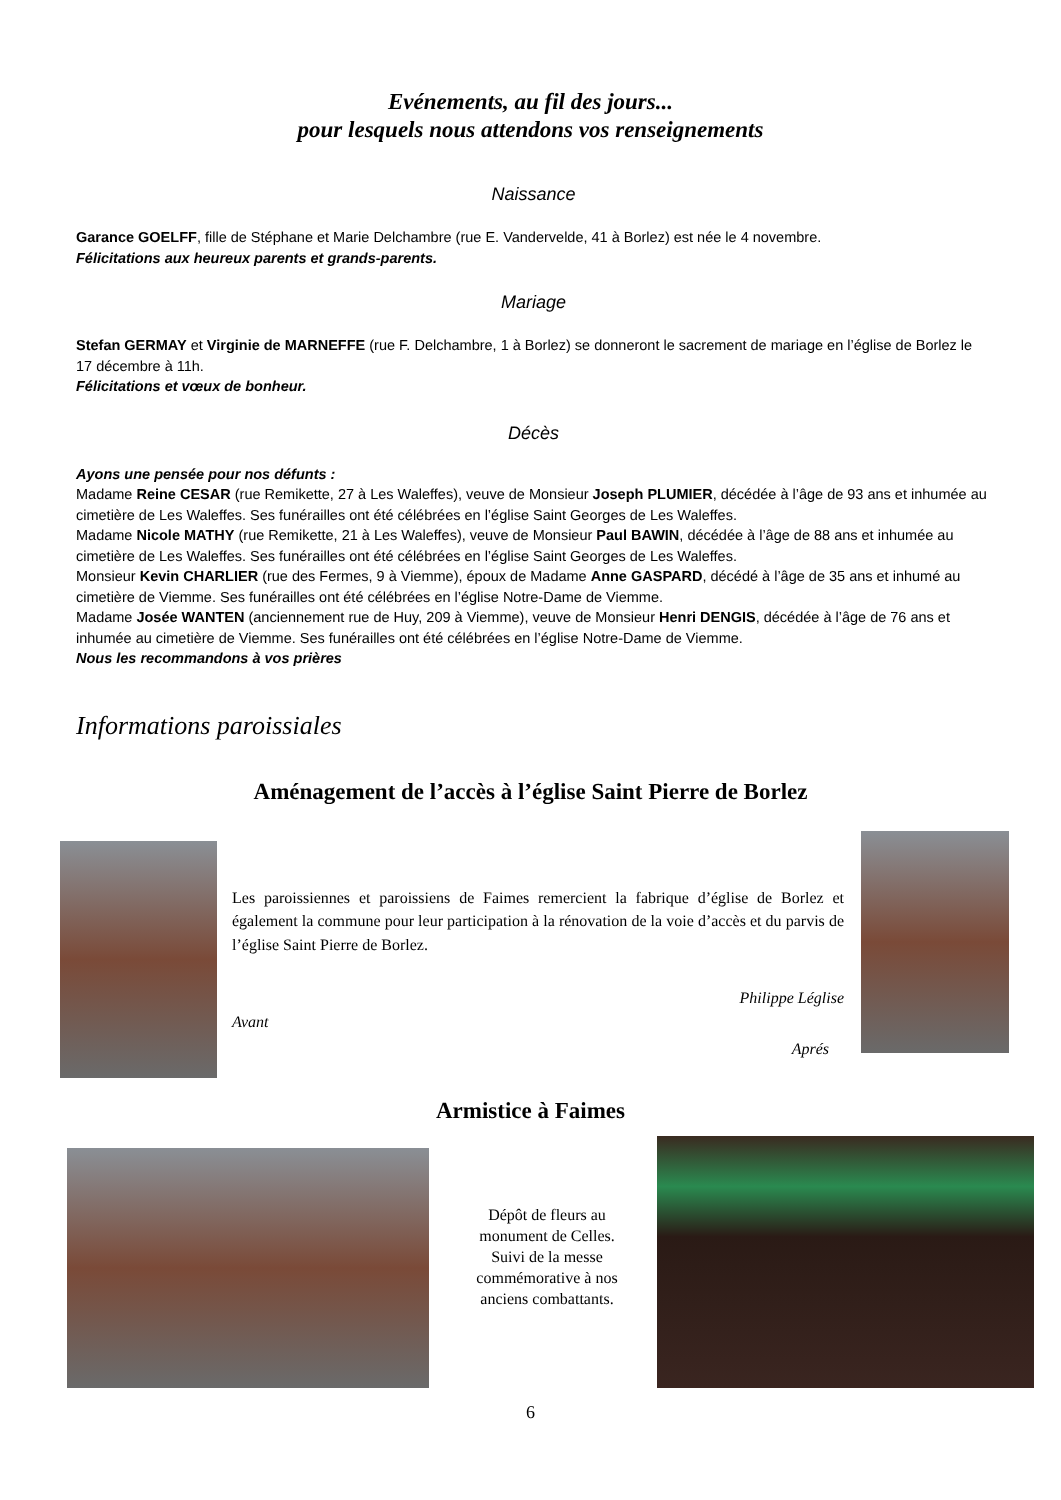Evénements, au fil des jours...
pour lesquels nous attendons vos renseignements
Naissance
Garance GOELFF, fille de Stéphane et Marie Delchambre (rue E. Vandervelde, 41 à Borlez) est née le 4 novembre.
Félicitations aux heureux parents et grands-parents.
Mariage
Stefan GERMAY et Virginie de MARNEFFE (rue F. Delchambre, 1 à Borlez) se donneront le sacrement de mariage en l’église de Borlez le 17 décembre à 11h.
Félicitations et vœux de bonheur.
Décès
Ayons une pensée pour nos défunts :
Madame Reine CESAR (rue Remikette, 27 à Les Waleffes), veuve de Monsieur Joseph PLUMIER, décédée à l’âge de 93 ans et inhumée au cimetière de Les Waleffes. Ses funérailles ont été célébrées en l’église Saint Georges de Les Waleffes.
Madame Nicole MATHY (rue Remikette, 21 à Les Waleffes), veuve de Monsieur Paul BAWIN, décédée à l’âge de 88 ans et inhumée au cimetière de Les Waleffes. Ses funérailles ont été célébrées en l’église Saint Georges de Les Waleffes.
Monsieur Kevin CHARLIER (rue des Fermes, 9 à Viemme), époux de Madame Anne GASPARD, décédé à l’âge de 35 ans et inhumé au cimetière de Viemme. Ses funérailles ont été célébrées en l’église Notre-Dame de Viemme.
Madame Josée WANTEN (anciennement rue de Huy, 209 à Viemme), veuve de Monsieur Henri DENGIS, décédée à l’âge de 76 ans et inhumée au cimetière de Viemme. Ses funérailles ont été célébrées en l’église Notre-Dame de Viemme.
Nous les recommandons à vos prières
Informations paroissiales
Aménagement de l’accès à l’église Saint Pierre de Borlez
Les paroissiennes et paroissiens de Faimes remercient la fabrique d’église de Borlez et également la commune pour leur participation à la rénovation de la voie d’accès et du parvis de l’église Saint Pierre de Borlez.
Philippe Léglise
Avant
Aprés
Armistice à Faimes
Dépôt de fleurs au monument de Celles. Suivi de la messe commémorative à nos anciens combattants.
6